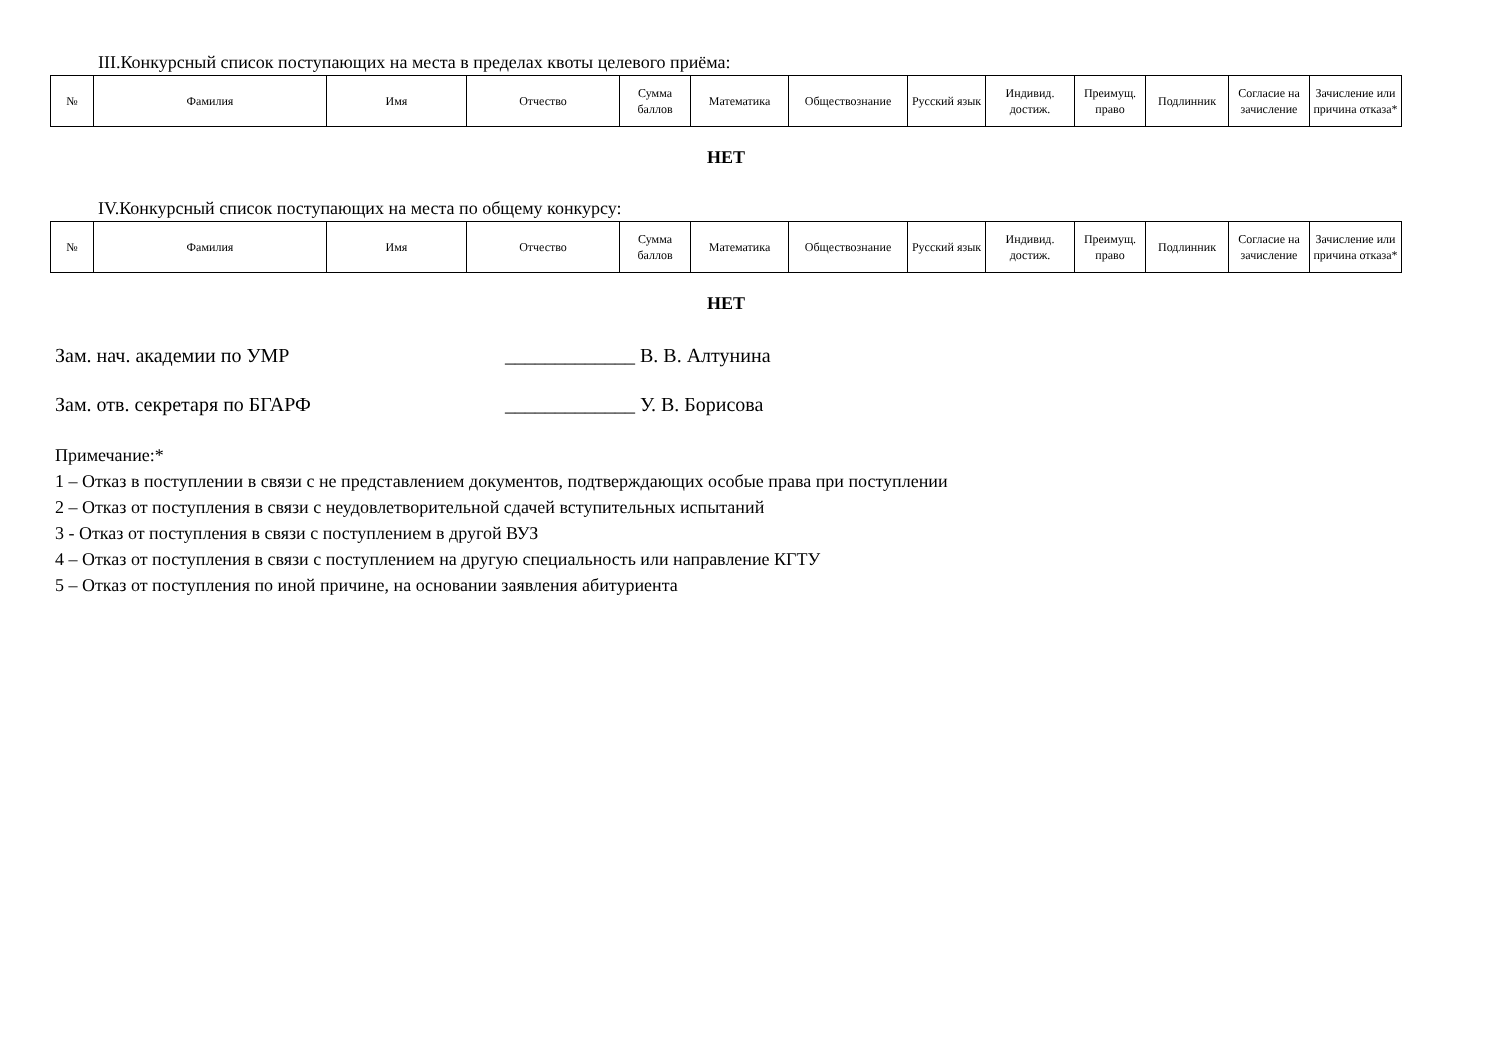III.Конкурсный список поступающих на места в пределах квоты целевого приёма:
| № | Фамилия | Имя | Отчество | Сумма баллов | Математика | Обществознание | Русский язык | Индивид. достиж. | Преимущ. право | Подлинник | Согласие на зачисление | Зачисление или причина отказа* |
| --- | --- | --- | --- | --- | --- | --- | --- | --- | --- | --- | --- | --- |
НЕТ
IV.Конкурсный список поступающих на места по общему конкурсу:
| № | Фамилия | Имя | Отчество | Сумма баллов | Математика | Обществознание | Русский язык | Индивид. достиж. | Преимущ. право | Подлинник | Согласие на зачисление | Зачисление или причина отказа* |
| --- | --- | --- | --- | --- | --- | --- | --- | --- | --- | --- | --- | --- |
НЕТ
Зам. нач. академии по УМР _____________ В. В. Алтунина
Зам. отв. секретаря по БГАРФ _____________ У. В. Борисова
Примечание:*
1 – Отказ в поступлении в связи с не представлением документов, подтверждающих особые права при поступлении
2 – Отказ от поступления в связи с неудовлетворительной сдачей вступительных испытаний
3 - Отказ от поступления в связи с поступлением в другой ВУЗ
4 – Отказ от поступления в связи с поступлением на другую специальность или направление КГТУ
5 – Отказ от поступления по иной причине, на основании заявления абитуриента